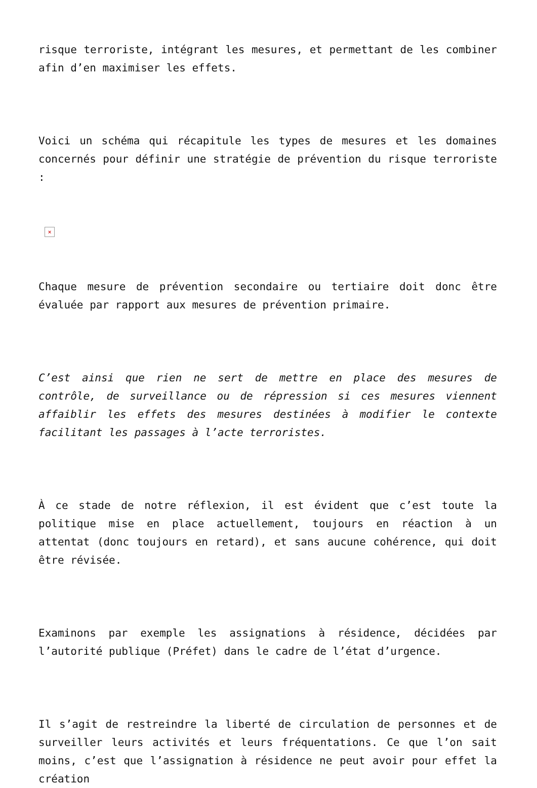risque terroriste, intégrant les mesures, et permettant de les combiner afin d’en maximiser les effets.
Voici un schéma qui récapitule les types de mesures et les domaines concernés pour définir une stratégie de prévention du risque terroriste :
×
Chaque mesure de prévention secondaire ou tertiaire doit donc être évaluée par rapport aux mesures de prévention primaire.
C’est ainsi que rien ne sert de mettre en place des mesures de contrôle, de surveillance ou de répression si ces mesures viennent affaiblir les effets des mesures destinées à modifier le contexte facilitant les passages à l’acte terroristes.
À ce stade de notre réflexion, il est évident que c’est toute la politique mise en place actuellement, toujours en réaction à un attentat (donc toujours en retard), et sans aucune cohérence, qui doit être révisée.
Examinons par exemple les assignations à résidence, décidées par l’autorité publique (Préfet) dans le cadre de l’état d’urgence.
Il s’agit de restreindre la liberté de circulation de personnes et de surveiller leurs activités et leurs fréquentations. Ce que l’on sait moins, c’est que l’assignation à résidence ne peut avoir pour effet la création